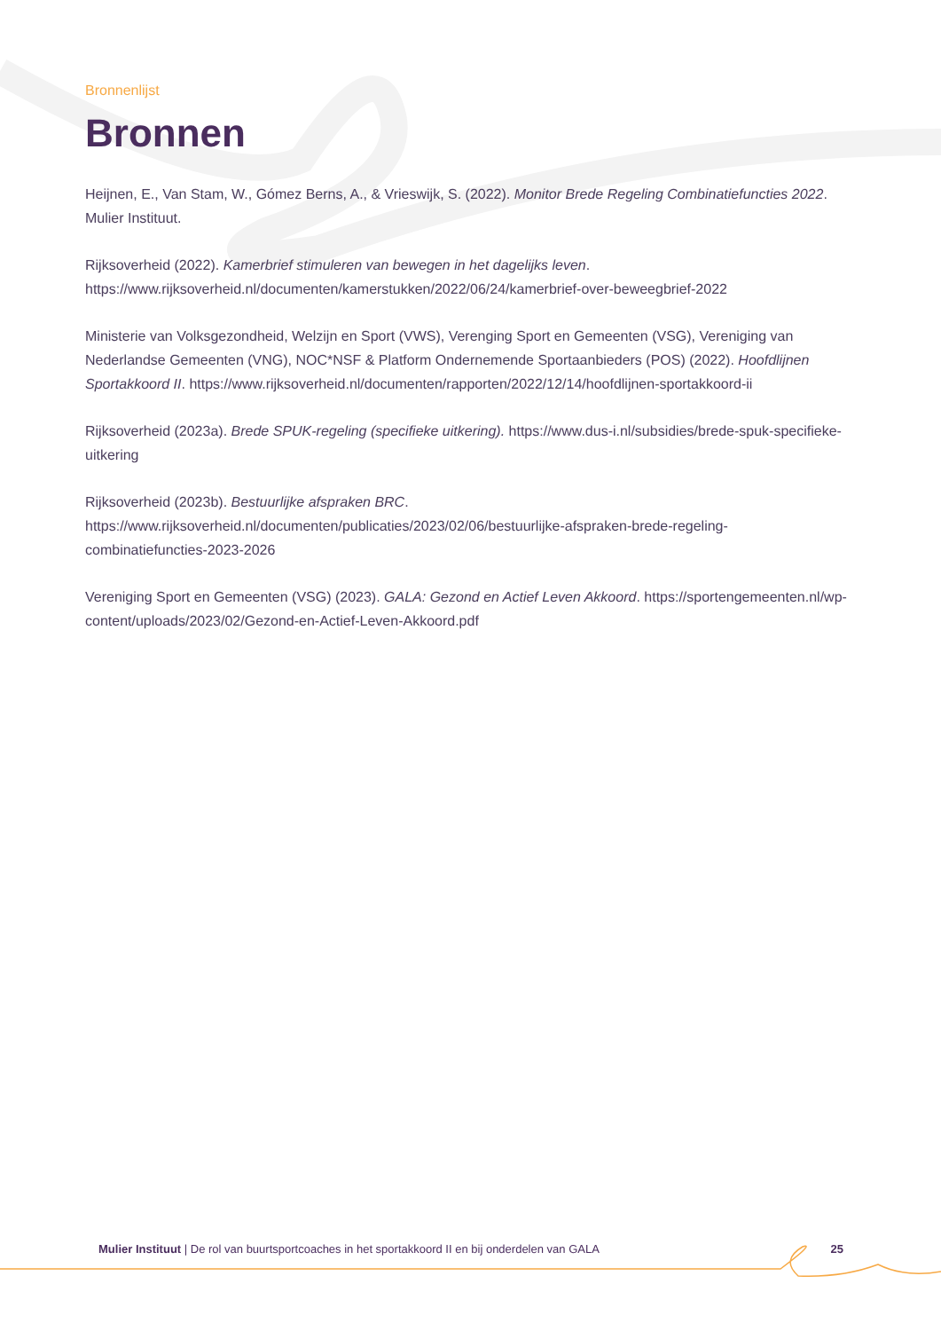Bronnenlijst
Bronnen
Heijnen, E., Van Stam, W., Gómez Berns, A., & Vrieswijk, S. (2022). Monitor Brede Regeling Combinatiefuncties 2022. Mulier Instituut.
Rijksoverheid (2022). Kamerbrief stimuleren van bewegen in het dagelijks leven. https://www.rijksoverheid.nl/documenten/kamerstukken/2022/06/24/kamerbrief-over-beweegbrief-2022
Ministerie van Volksgezondheid, Welzijn en Sport (VWS), Verenging Sport en Gemeenten (VSG), Vereniging van Nederlandse Gemeenten (VNG), NOC*NSF & Platform Ondernemende Sportaanbieders (POS) (2022). Hoofdlijnen Sportakkoord II. https://www.rijksoverheid.nl/documenten/rapporten/2022/12/14/hoofdlijnen-sportakkoord-ii
Rijksoverheid (2023a). Brede SPUK-regeling (specifieke uitkering). https://www.dus-i.nl/subsidies/brede-spuk-specifieke-uitkering
Rijksoverheid (2023b). Bestuurlijke afspraken BRC. https://www.rijksoverheid.nl/documenten/publicaties/2023/02/06/bestuurlijke-afspraken-brede-regeling-combinatiefuncties-2023-2026
Vereniging Sport en Gemeenten (VSG) (2023). GALA: Gezond en Actief Leven Akkoord. https://sportengemeenten.nl/wp-content/uploads/2023/02/Gezond-en-Actief-Leven-Akkoord.pdf
Mulier Instituut | De rol van buurtsportcoaches in het sportakkoord II en bij onderdelen van GALA 25